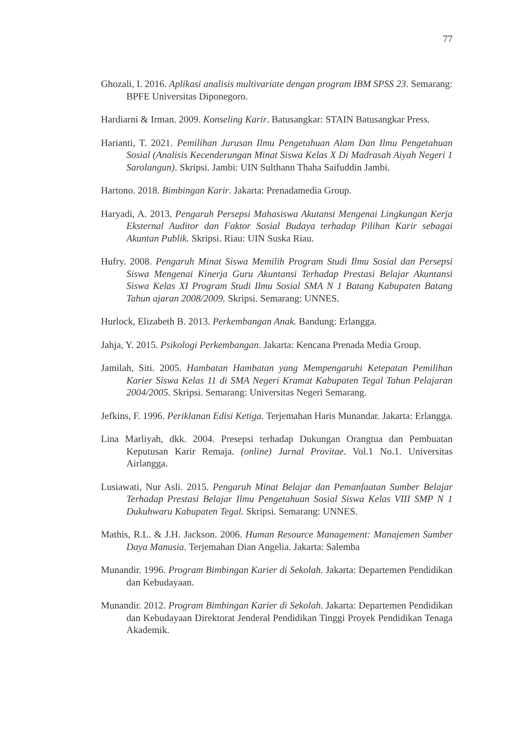77
Ghozali, I. 2016. Aplikasi analisis multivariate dengan program IBM SPSS 23. Semarang: BPFE Universitas Diponegoro.
Hardiarni & Irman. 2009. Konseling Karir. Batusangkar: STAIN Batusangkar Press.
Harianti, T. 2021. Pemilihan Jurusan Ilmu Pengetahuan Alam Dan Ilmu Pengetahuan Sosial (Analisis Kecenderungan Minat Siswa Kelas X Di Madrasah Aiyah Negeri 1 Sarolangun). Skripsi. Jambi: UIN Sulthann Thaha Saifuddin Jambi.
Hartono. 2018. Bimbingan Karir. Jakarta: Prenadamedia Group.
Haryadi, A. 2013. Pengaruh Persepsi Mahasiswa Akutansi Mengenai Lingkungan Kerja Eksternal Auditor dan Faktor Sosial Budaya terhadap Pilihan Karir sebagai Akuntan Publik. Skripsi. Riau: UIN Suska Riau.
Hufry. 2008. Pengaruh Minat Siswa Memilih Program Studi Ilmu Sosial dan Persepsi Siswa Mengenai Kinerja Guru Akuntansi Terhadap Prestasi Belajar Akuntansi Siswa Kelas XI Program Studi Ilmu Sosial SMA N 1 Batang Kabupaten Batang Tahun ajaran 2008/2009. Skripsi. Semarang: UNNES.
Hurlock, Elizabeth B. 2013. Perkembangan Anak. Bandung: Erlangga.
Jahja, Y. 2015. Psikologi Perkembangan. Jakarta: Kencana Prenada Media Group.
Jamilah, Siti. 2005. Hambatan Hambatan yang Mempengaruhi Ketepatan Pemilihan Karier Siswa Kelas 11 di SMA Negeri Kramat Kabupaten Tegal Tahun Pelajaran 2004/2005. Skripsi. Semarang: Universitas Negeri Semarang.
Jefkins, F. 1996. Periklanan Edisi Ketiga. Terjemahan Haris Munandar. Jakarta: Erlangga.
Lina Marliyah, dkk. 2004. Presepsi terhadap Dukungan Orangtua dan Pembuatan Keputusan Karir Remaja. (online) Jurnal Provitae. Vol.1 No.1. Universitas Airlangga.
Lusiawati, Nur Asli. 2015. Pengaruh Minat Belajar dan Pemanfaatan Sumber Belajar Terhadap Prestasi Belajar Ilmu Pengetahuan Sosial Siswa Kelas VIII SMP N 1 Dukuhwaru Kabupaten Tegal. Skripsi. Semarang: UNNES.
Mathis, R.L. & J.H. Jackson. 2006. Human Resource Management: Manajemen Sumber Daya Manusia. Terjemahan Dian Angelia. Jakarta: Salemba
Munandir. 1996. Program Bimbingan Karier di Sekolah. Jakarta: Departemen Pendidikan dan Kebudayaan.
Munandir. 2012. Program Bimbingan Karier di Sekolah. Jakarta: Departemen Pendidikan dan Kebudayaan Direktorat Jenderal Pendidikan Tinggi Proyek Pendidikan Tenaga Akademik.